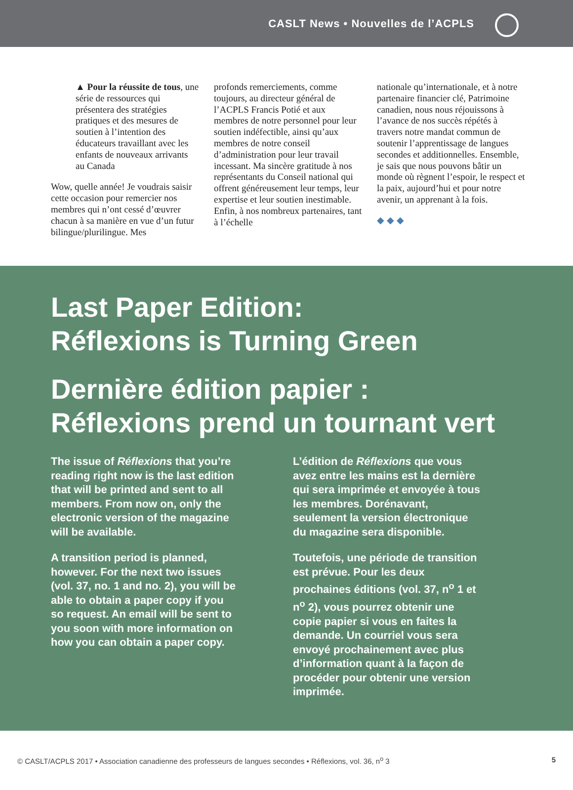CASLT News • Nouvelles de l’ACPLS
▲ Pour la réussite de tous, une série de ressources qui présentera des stratégies pratiques et des mesures de soutien à l’intention des éducateurs travaillant avec les enfants de nouveaux arrivants au Canada
Wow, quelle année! Je voudrais saisir cette occasion pour remercier nos membres qui n’ont cessé d’œuvrer chacun à sa manière en vue d’un futur bilingue/plurilingue. Mes
profonds remerciements, comme toujours, au directeur général de l’ACPLS Francis Potié et aux membres de notre personnel pour leur soutien indéfectible, ainsi qu’aux membres de notre conseil d’administration pour leur travail incessant. Ma sincère gratitude à nos représentants du Conseil national qui offrent généreusement leur temps, leur expertise et leur soutien inestimable. Enfin, à nos nombreux partenaires, tant à l’échelle
nationale qu’internationale, et à notre partenaire financier clé, Patrimoine canadien, nous nous réjouissons à l’avance de nos succès répétés à travers notre mandat commun de soutenir l’apprentissage de langues secondes et additionnelles. Ensemble, je sais que nous pouvons bâtir un monde où règnent l’espoir, le respect et la paix, aujourd’hui et pour notre avenir, un apprenant à la fois.
◆ ◆ ◆
Last Paper Edition:
Réflexions is Turning Green
Dernière édition papier :
Réflexions prend un tournant vert
The issue of Réflexions that you’re reading right now is the last edition that will be printed and sent to all members. From now on, only the electronic version of the magazine will be available.
A transition period is planned, however. For the next two issues (vol. 37, no. 1 and no. 2), you will be able to obtain a paper copy if you so request. An email will be sent to you soon with more information on how you can obtain a paper copy.
L’édition de Réflexions que vous avez entre les mains est la dernière qui sera imprimée et envoyée à tous les membres. Dorénavant, seulement la version électronique du magazine sera disponible.
Toutefois, une période de transition est prévue. Pour les deux prochaines éditions (vol. 37, n<sup>o</sup> 1 et n<sup>o</sup> 2), vous pourrez obtenir une copie papier si vous en faites la demande. Un courriel vous sera envoyé prochainement avec plus d’information quant à la façon de procéder pour obtenir une version imprimée.
© CASLT/ACPLS 2017 • Association canadienne des professeurs de langues secondes • Réflexions, vol. 36, n<sup>o</sup> 3 5